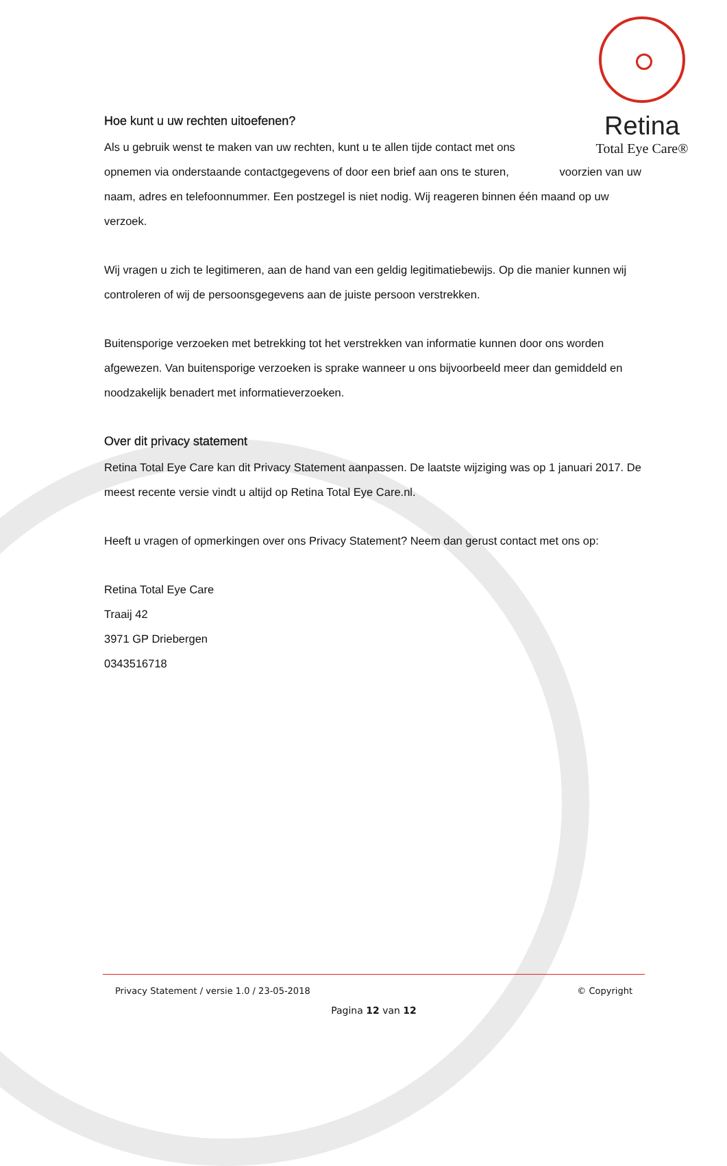Retina
Total Eye Care®
Hoe kunt u uw rechten uitoefenen?
Als u gebruik wenst te maken van uw rechten, kunt u te allen tijde contact met ons opnemen via onderstaande contactgegevens of door een brief aan ons te sturen, voorzien van uw naam, adres en telefoonnummer. Een postzegel is niet nodig. Wij reageren binnen één maand op uw verzoek.
Wij vragen u zich te legitimeren, aan de hand van een geldig legitimatiebewijs. Op die manier kunnen wij controleren of wij de persoonsgegevens aan de juiste persoon verstrekken.
Buitensporige verzoeken met betrekking tot het verstrekken van informatie kunnen door ons worden afgewezen. Van buitensporige verzoeken is sprake wanneer u ons bijvoorbeeld meer dan gemiddeld en noodzakelijk benadert met informatieverzoeken.
Over dit privacy statement
Retina Total Eye Care kan dit Privacy Statement aanpassen. De laatste wijziging was op 1 januari 2017. De meest recente versie vindt u altijd op Retina Total Eye Care.nl.
Heeft u vragen of opmerkingen over ons Privacy Statement? Neem dan gerust contact met ons op:
Retina Total Eye Care
Traaij 42
3971 GP Driebergen
0343516718
Privacy Statement / versie 1.0 / 23-05-2018 © Copyright
Pagina 12 van 12